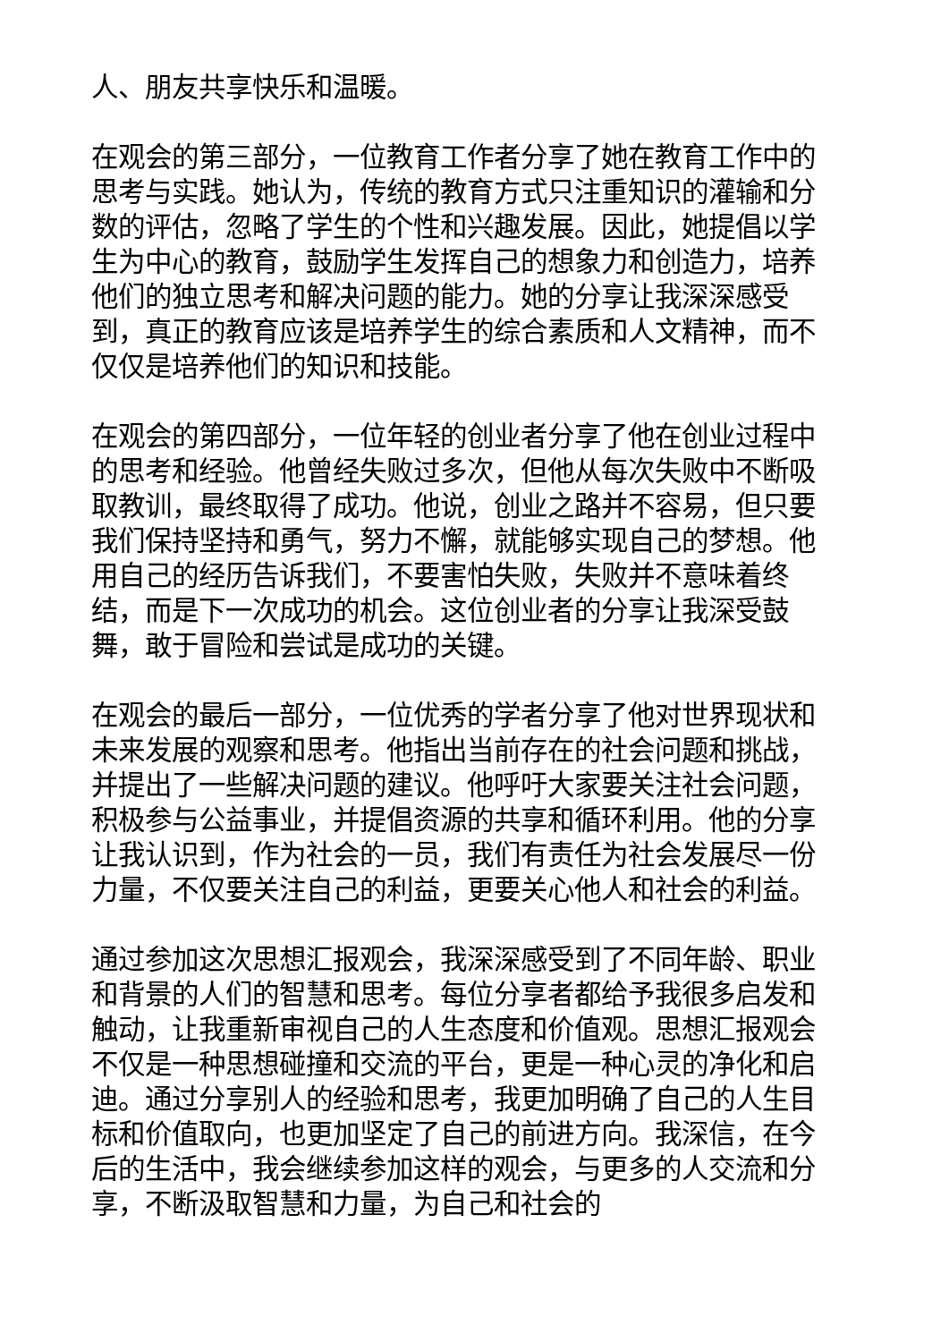人、朋友共享快乐和温暖。
在观会的第三部分，一位教育工作者分享了她在教育工作中的思考与实践。她认为，传统的教育方式只注重知识的灌输和分数的评估，忽略了学生的个性和兴趣发展。因此，她提倡以学生为中心的教育，鼓励学生发挥自己的想象力和创造力，培养他们的独立思考和解决问题的能力。她的分享让我深深感受到，真正的教育应该是培养学生的综合素质和人文精神，而不仅仅是培养他们的知识和技能。
在观会的第四部分，一位年轻的创业者分享了他在创业过程中的思考和经验。他曾经失败过多次，但他从每次失败中不断吸取教训，最终取得了成功。他说，创业之路并不容易，但只要我们保持坚持和勇气，努力不懈，就能够实现自己的梦想。他用自己的经历告诉我们，不要害怕失败，失败并不意味着终结，而是下一次成功的机会。这位创业者的分享让我深受鼓舞，敢于冒险和尝试是成功的关键。
在观会的最后一部分，一位优秀的学者分享了他对世界现状和未来发展的观察和思考。他指出当前存在的社会问题和挑战，并提出了一些解决问题的建议。他呼吁大家要关注社会问题，积极参与公益事业，并提倡资源的共享和循环利用。他的分享让我认识到，作为社会的一员，我们有责任为社会发展尽一份力量，不仅要关注自己的利益，更要关心他人和社会的利益。
通过参加这次思想汇报观会，我深深感受到了不同年龄、职业和背景的人们的智慧和思考。每位分享者都给予我很多启发和触动，让我重新审视自己的人生态度和价值观。思想汇报观会不仅是一种思想碰撞和交流的平台，更是一种心灵的净化和启迪。通过分享别人的经验和思考，我更加明确了自己的人生目标和价值取向，也更加坚定了自己的前进方向。我深信，在今后的生活中，我会继续参加这样的观会，与更多的人交流和分享，不断汲取智慧和力量，为自己和社会的